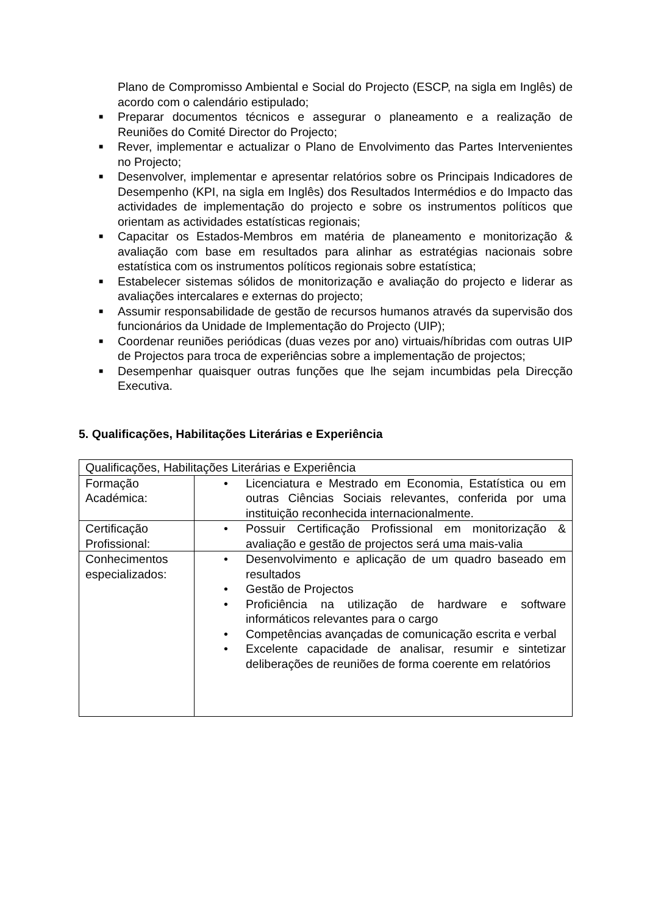Plano de Compromisso Ambiental e Social do Projecto (ESCP, na sigla em Inglês) de acordo com o calendário estipulado;
■ Preparar documentos técnicos e assegurar o planeamento e a realização de Reuniões do Comité Director do Projecto;
■ Rever, implementar e actualizar o Plano de Envolvimento das Partes Intervenientes no Projecto;
■ Desenvolver, implementar e apresentar relatórios sobre os Principais Indicadores de Desempenho (KPI, na sigla em Inglês) dos Resultados Intermédios e do Impacto das actividades de implementação do projecto e sobre os instrumentos políticos que orientam as actividades estatísticas regionais;
■ Capacitar os Estados-Membros em matéria de planeamento e monitorização & avaliação com base em resultados para alinhar as estratégias nacionais sobre estatística com os instrumentos políticos regionais sobre estatística;
■ Estabelecer sistemas sólidos de monitorização e avaliação do projecto e liderar as avaliações intercalares e externas do projecto;
■ Assumir responsabilidade de gestão de recursos humanos através da supervisão dos funcionários da Unidade de Implementação do Projecto (UIP);
■ Coordenar reuniões periódicas (duas vezes por ano) virtuais/híbridas com outras UIP de Projectos para troca de experiências sobre a implementação de projectos;
■ Desempenhar quaisquer outras funções que lhe sejam incumbidas pela Direcção Executiva.
5. Qualificações, Habilitações Literárias e Experiência
| Qualificações, Habilitações Literárias e Experiência | |
| Formação Académica: | • Licenciatura e Mestrado em Economia, Estatística ou em outras Ciências Sociais relevantes, conferida por uma instituição reconhecida internacionalmente. |
| Certificação Profissional: | • Possuir Certificação Profissional em monitorização & avaliação e gestão de projectos será uma mais-valia |
| Conhecimentos especializados: | • Desenvolvimento e aplicação de um quadro baseado em resultados • Gestão de Projectos • Proficiência na utilização de hardware e software informáticos relevantes para o cargo • Competências avançadas de comunicação escrita e verbal • Excelente capacidade de analisar, resumir e sintetizar deliberações de reuniões de forma coerente em relatórios |